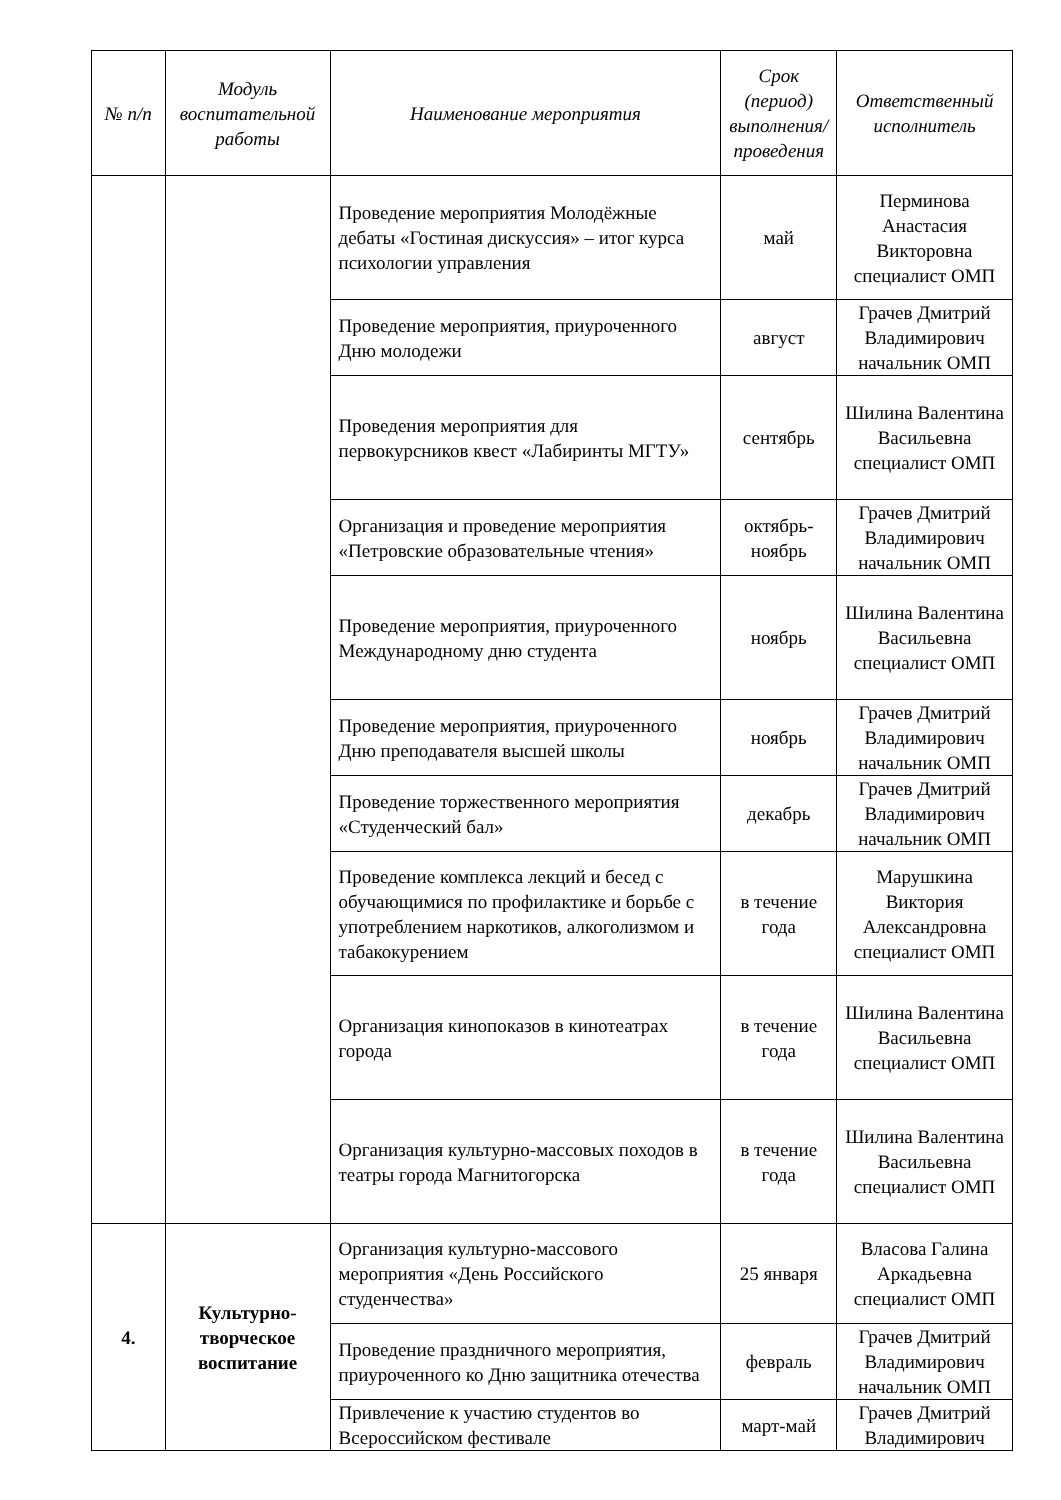| № п/п | Модуль воспитательной работы | Наименование мероприятия | Срок (период) выполнения/проведения | Ответственный исполнитель |
| --- | --- | --- | --- | --- |
| | | Проведение мероприятия Молодёжные дебаты «Гостиная дискуссия» – итог курса психологии управления | май | Перминова Анастасия Викторовна специалист ОМП |
| | | Проведение мероприятия, приуроченного Дню молодежи | август | Грачев Дмитрий Владимирович начальник ОМП |
| | | Проведения мероприятия для первокурсников квест «Лабиринты МГТУ» | сентябрь | Шилина Валентина Васильевна специалист ОМП |
| | | Организация и проведение мероприятия «Петровские образовательные чтения» | октябрь-ноябрь | Грачев Дмитрий Владимирович начальник ОМП |
| | | Проведение мероприятия, приуроченного Международному дню студента | ноябрь | Шилина Валентина Васильевна специалист ОМП |
| | | Проведение мероприятия, приуроченного Дню преподавателя высшей школы | ноябрь | Грачев Дмитрий Владимирович начальник ОМП |
| | | Проведение торжественного мероприятия «Студенческий бал» | декабрь | Грачев Дмитрий Владимирович начальник ОМП |
| | | Проведение комплекса лекций и бесед с обучающимися по профилактике и борьбе с употреблением наркотиков, алкоголизмом и табакокурением | в течение года | Марушкина Виктория Александровна специалист ОМП |
| | | Организация кинопоказов в кинотеатрах города | в течение года | Шилина Валентина Васильевна специалист ОМП |
| | | Организация культурно-массовых походов в театры города Магнитогорска | в течение года | Шилина Валентина Васильевна специалист ОМП |
| 4. | Культурно-творческое воспитание | Организация культурно-массового мероприятия «День Российского студенчества» | 25 января | Власова Галина Аркадьевна специалист ОМП |
| | | Проведение праздничного мероприятия, приуроченного ко Дню защитника отечества | февраль | Грачев Дмитрий Владимирович начальник ОМП |
| | | Привлечение к участию студентов во Всероссийском фестивале | март-май | Грачев Дмитрий Владимирович |